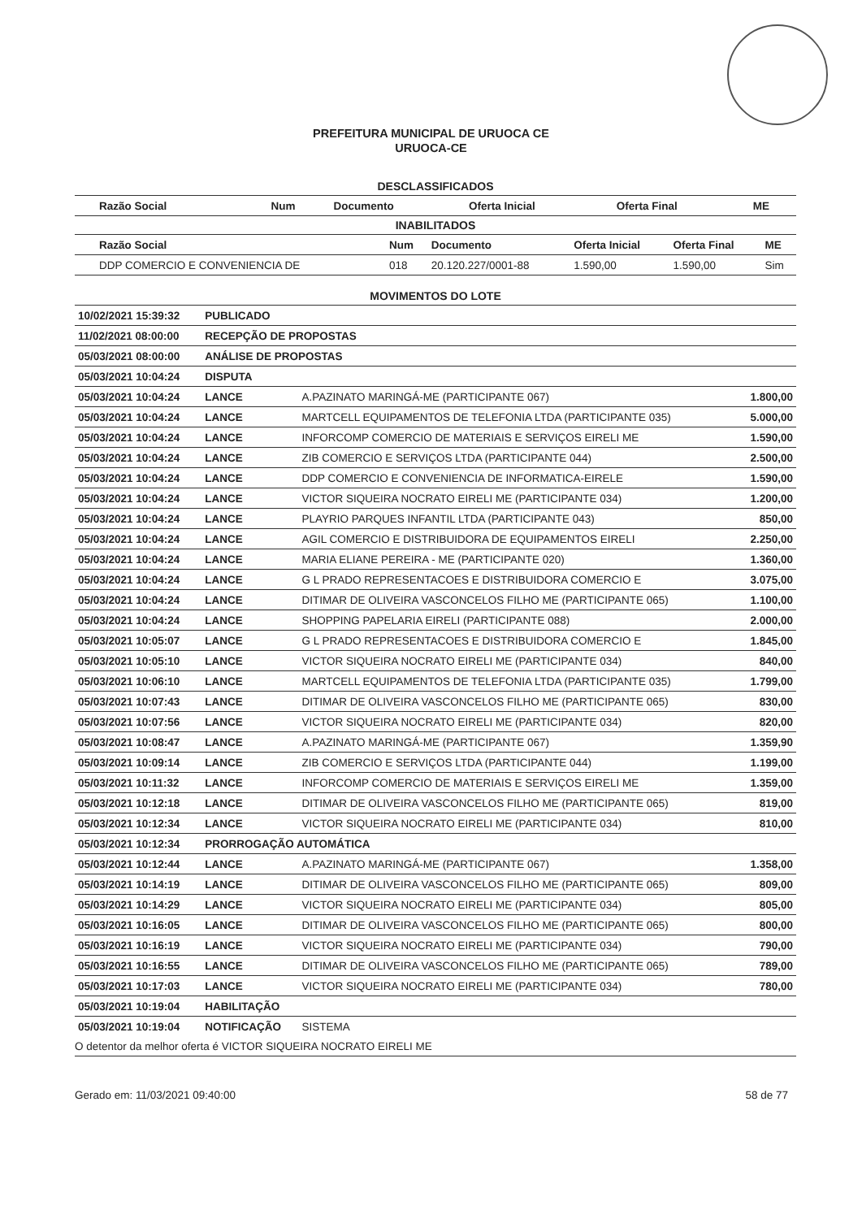PREFEITURA MUNICIPAL DE URUOCA CE
URUOCA-CE
DESCLASSIFICADOS
| Razão Social | Num | Documento | Oferta Inicial | Oferta Final | ME |
| --- | --- | --- | --- | --- | --- |
INABILITADOS
| Razão Social | Num | Documento | Oferta Inicial | Oferta Final | ME |
| --- | --- | --- | --- | --- | --- |
| DDP COMERCIO E CONVENIENCIA DE | 018 | 20.120.227/0001-88 | 1.590,00 | 1.590,00 | Sim |
MOVIMENTOS DO LOTE
| 10/02/2021 15:39:32 | PUBLICADO | | |
| 11/02/2021 08:00:00 | RECEPÇÃO DE PROPOSTAS | | |
| 05/03/2021 08:00:00 | ANÁLISE DE PROPOSTAS | | |
| 05/03/2021 10:04:24 | DISPUTA | | |
| 05/03/2021 10:04:24 | LANCE | A.PAZINATO MARINGÁ-ME (PARTICIPANTE 067) | 1.800,00 |
| 05/03/2021 10:04:24 | LANCE | MARTCELL EQUIPAMENTOS DE TELEFONIA LTDA (PARTICIPANTE 035) | 5.000,00 |
| 05/03/2021 10:04:24 | LANCE | INFORCOMP COMERCIO DE MATERIAIS E SERVIÇOS EIRELI ME | 1.590,00 |
| 05/03/2021 10:04:24 | LANCE | ZIB COMERCIO E SERVIÇOS LTDA (PARTICIPANTE 044) | 2.500,00 |
| 05/03/2021 10:04:24 | LANCE | DDP COMERCIO E CONVENIENCIA DE INFORMATICA-EIRELE | 1.590,00 |
| 05/03/2021 10:04:24 | LANCE | VICTOR SIQUEIRA NOCRATO EIRELI ME (PARTICIPANTE 034) | 1.200,00 |
| 05/03/2021 10:04:24 | LANCE | PLAYRIO PARQUES INFANTIL LTDA (PARTICIPANTE 043) | 850,00 |
| 05/03/2021 10:04:24 | LANCE | AGIL COMERCIO E DISTRIBUIDORA DE EQUIPAMENTOS EIRELI | 2.250,00 |
| 05/03/2021 10:04:24 | LANCE | MARIA ELIANE PEREIRA - ME (PARTICIPANTE 020) | 1.360,00 |
| 05/03/2021 10:04:24 | LANCE | G L PRADO REPRESENTACOES E DISTRIBUIDORA COMERCIO E | 3.075,00 |
| 05/03/2021 10:04:24 | LANCE | DITIMAR DE OLIVEIRA VASCONCELOS FILHO ME (PARTICIPANTE 065) | 1.100,00 |
| 05/03/2021 10:04:24 | LANCE | SHOPPING PAPELARIA EIRELI (PARTICIPANTE 088) | 2.000,00 |
| 05/03/2021 10:05:07 | LANCE | G L PRADO REPRESENTACOES E DISTRIBUIDORA COMERCIO E | 1.845,00 |
| 05/03/2021 10:05:10 | LANCE | VICTOR SIQUEIRA NOCRATO EIRELI ME (PARTICIPANTE 034) | 840,00 |
| 05/03/2021 10:06:10 | LANCE | MARTCELL EQUIPAMENTOS DE TELEFONIA LTDA (PARTICIPANTE 035) | 1.799,00 |
| 05/03/2021 10:07:43 | LANCE | DITIMAR DE OLIVEIRA VASCONCELOS FILHO ME (PARTICIPANTE 065) | 830,00 |
| 05/03/2021 10:07:56 | LANCE | VICTOR SIQUEIRA NOCRATO EIRELI ME (PARTICIPANTE 034) | 820,00 |
| 05/03/2021 10:08:47 | LANCE | A.PAZINATO MARINGÁ-ME (PARTICIPANTE 067) | 1.359,90 |
| 05/03/2021 10:09:14 | LANCE | ZIB COMERCIO E SERVIÇOS LTDA (PARTICIPANTE 044) | 1.199,00 |
| 05/03/2021 10:11:32 | LANCE | INFORCOMP COMERCIO DE MATERIAIS E SERVIÇOS EIRELI ME | 1.359,00 |
| 05/03/2021 10:12:18 | LANCE | DITIMAR DE OLIVEIRA VASCONCELOS FILHO ME (PARTICIPANTE 065) | 819,00 |
| 05/03/2021 10:12:34 | LANCE | VICTOR SIQUEIRA NOCRATO EIRELI ME (PARTICIPANTE 034) | 810,00 |
| 05/03/2021 10:12:34 | PRORROGAÇÃO AUTOMÁTICA | | |
| 05/03/2021 10:12:44 | LANCE | A.PAZINATO MARINGÁ-ME (PARTICIPANTE 067) | 1.358,00 |
| 05/03/2021 10:14:19 | LANCE | DITIMAR DE OLIVEIRA VASCONCELOS FILHO ME (PARTICIPANTE 065) | 809,00 |
| 05/03/2021 10:14:29 | LANCE | VICTOR SIQUEIRA NOCRATO EIRELI ME (PARTICIPANTE 034) | 805,00 |
| 05/03/2021 10:16:05 | LANCE | DITIMAR DE OLIVEIRA VASCONCELOS FILHO ME (PARTICIPANTE 065) | 800,00 |
| 05/03/2021 10:16:19 | LANCE | VICTOR SIQUEIRA NOCRATO EIRELI ME (PARTICIPANTE 034) | 790,00 |
| 05/03/2021 10:16:55 | LANCE | DITIMAR DE OLIVEIRA VASCONCELOS FILHO ME (PARTICIPANTE 065) | 789,00 |
| 05/03/2021 10:17:03 | LANCE | VICTOR SIQUEIRA NOCRATO EIRELI ME (PARTICIPANTE 034) | 780,00 |
| 05/03/2021 10:19:04 | HABILITAÇÃO | | |
| 05/03/2021 10:19:04 | NOTIFICAÇÃO | SISTEMA | |
| O detentor da melhor oferta é VICTOR SIQUEIRA NOCRATO EIRELI ME | | | |
Gerado em: 11/03/2021 09:40:00 58 de 77